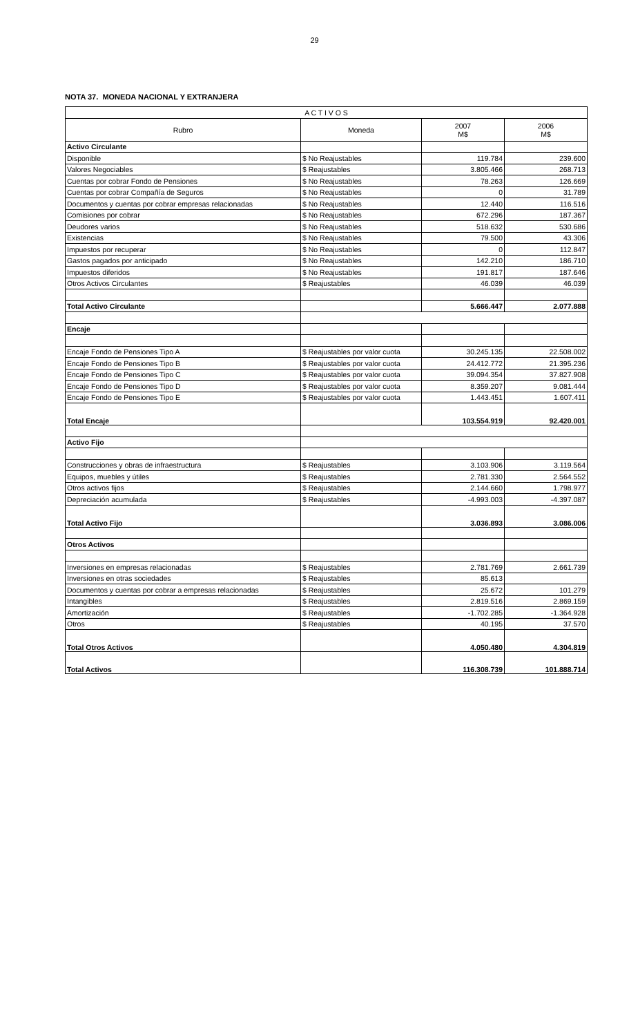29
NOTA 37. MONEDA NACIONAL Y EXTRANJERA
| A C T I V O S | | | |
| --- | --- | --- | --- |
| Rubro | Moneda | 2007 M$ | 2006 M$ |
| Activo Circulante | | | |
| Disponible | $ No Reajustables | 119.784 | 239.600 |
| Valores Negociables | $ Reajustables | 3.805.466 | 268.713 |
| Cuentas por cobrar Fondo de Pensiones | $ No Reajustables | 78.263 | 126.669 |
| Cuentas por cobrar Compañía de Seguros | $ No Reajustables | 0 | 31.789 |
| Documentos y cuentas por cobrar empresas relacionadas | $ No Reajustables | 12.440 | 116.516 |
| Comisiones por cobrar | $ No Reajustables | 672.296 | 187.367 |
| Deudores varios | $ No Reajustables | 518.632 | 530.686 |
| Existencias | $ No Reajustables | 79.500 | 43.306 |
| Impuestos por recuperar | $ No Reajustables | 0 | 112.847 |
| Gastos pagados por anticipado | $ No Reajustables | 142.210 | 186.710 |
| Impuestos diferidos | $ No Reajustables | 191.817 | 187.646 |
| Otros Activos Circulantes | $ Reajustables | 46.039 | 46.039 |
| Total Activo Circulante | | 5.666.447 | 2.077.888 |
| Encaje | | | |
| Encaje Fondo de Pensiones Tipo A | $ Reajustables por valor cuota | 30.245.135 | 22.508.002 |
| Encaje Fondo de Pensiones Tipo B | $ Reajustables por valor cuota | 24.412.772 | 21.395.236 |
| Encaje Fondo de Pensiones Tipo C | $ Reajustables por valor cuota | 39.094.354 | 37.827.908 |
| Encaje Fondo de Pensiones Tipo D | $ Reajustables por valor cuota | 8.359.207 | 9.081.444 |
| Encaje Fondo de Pensiones Tipo E | $ Reajustables por valor cuota | 1.443.451 | 1.607.411 |
| Total Encaje | | 103.554.919 | 92.420.001 |
| Activo Fijo | | | |
| Construcciones y obras de infraestructura | $ Reajustables | 3.103.906 | 3.119.564 |
| Equipos, muebles y útiles | $ Reajustables | 2.781.330 | 2.564.552 |
| Otros activos fijos | $ Reajustables | 2.144.660 | 1.798.977 |
| Depreciación acumulada | $ Reajustables | -4.993.003 | -4.397.087 |
| Total Activo Fijo | | 3.036.893 | 3.086.006 |
| Otros Activos | | | |
| Inversiones en empresas relacionadas | $ Reajustables | 2.781.769 | 2.661.739 |
| Inversiones en otras sociedades | $ Reajustables | 85.613 | |
| Documentos y cuentas por cobrar a empresas relacionadas | $ Reajustables | 25.672 | 101.279 |
| Intangibles | $ Reajustables | 2.819.516 | 2.869.159 |
| Amortización | $ Reajustables | -1.702.285 | -1.364.928 |
| Otros | $ Reajustables | 40.195 | 37.570 |
| Total Otros Activos | | 4.050.480 | 4.304.819 |
| Total Activos | | 116.308.739 | 101.888.714 |